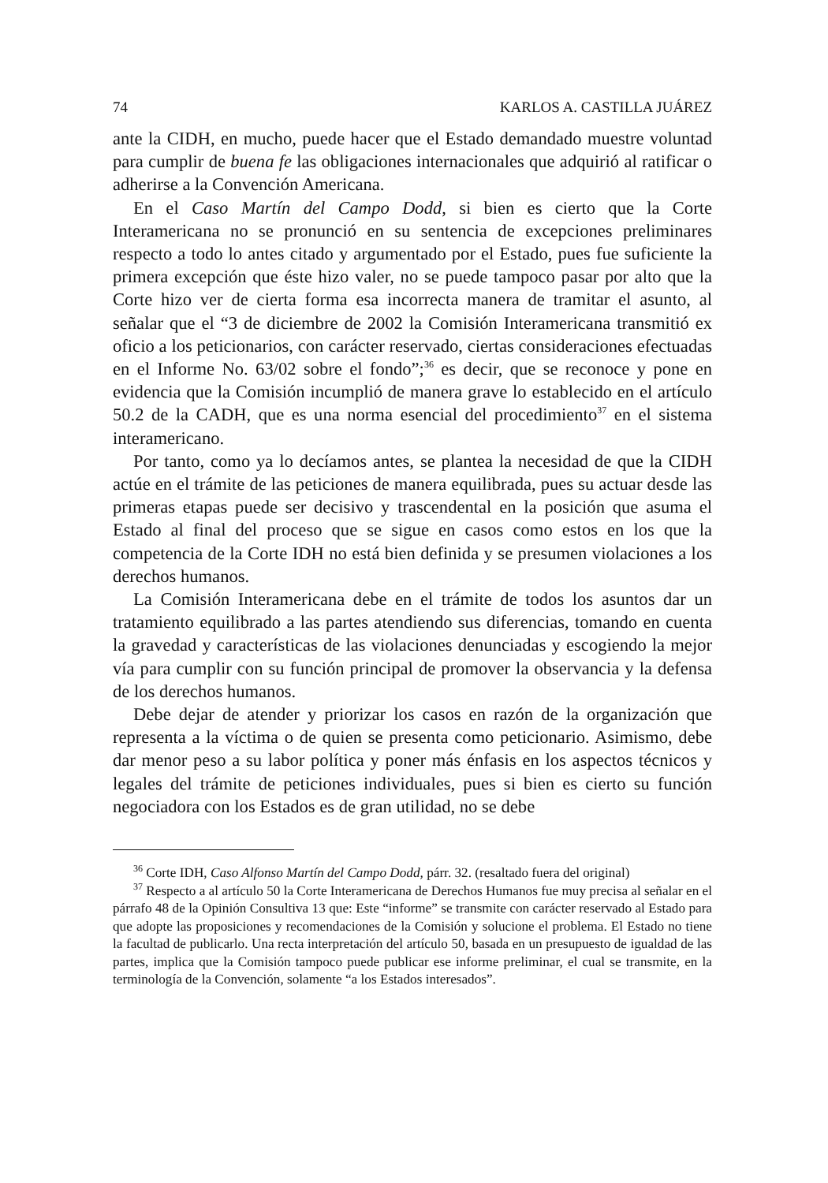74 KARLOS A. CASTILLA JUÁREZ
ante la CIDH, en mucho, puede hacer que el Estado demandado muestre voluntad para cumplir de buena fe las obligaciones internacionales que adquirió al ratificar o adherirse a la Convención Americana.
En el Caso Martín del Campo Dodd, si bien es cierto que la Corte Interamericana no se pronunció en su sentencia de excepciones preliminares respecto a todo lo antes citado y argumentado por el Estado, pues fue suficiente la primera excepción que éste hizo valer, no se puede tampoco pasar por alto que la Corte hizo ver de cierta forma esa incorrecta manera de tramitar el asunto, al señalar que el “3 de diciembre de 2002 la Comisión Interamericana transmitió ex oficio a los peticionarios, con carácter reservado, ciertas consideraciones efectuadas en el Informe No. 63/02 sobre el fondo”;<sup>36</sup> es decir, que se reconoce y pone en evidencia que la Comisión incumplió de manera grave lo establecido en el artículo 50.2 de la CADH, que es una norma esencial del procedimiento<sup>37</sup> en el sistema interamericano.
Por tanto, como ya lo decíamos antes, se plantea la necesidad de que la CIDH actúe en el trámite de las peticiones de manera equilibrada, pues su actuar desde las primeras etapas puede ser decisivo y trascendental en la posición que asuma el Estado al final del proceso que se sigue en casos como estos en los que la competencia de la Corte IDH no está bien definida y se presumen violaciones a los derechos humanos.
La Comisión Interamericana debe en el trámite de todos los asuntos dar un tratamiento equilibrado a las partes atendiendo sus diferencias, tomando en cuenta la gravedad y características de las violaciones denunciadas y escogiendo la mejor vía para cumplir con su función principal de promover la observancia y la defensa de los derechos humanos.
Debe dejar de atender y priorizar los casos en razón de la organización que representa a la víctima o de quien se presenta como peticionario. Asimismo, debe dar menor peso a su labor política y poner más énfasis en los aspectos técnicos y legales del trámite de peticiones individuales, pues si bien es cierto su función negociadora con los Estados es de gran utilidad, no se debe
<sup>36</sup> Corte IDH, Caso Alfonso Martín del Campo Dodd, párr. 32. (resaltado fuera del original)
<sup>37</sup> Respecto a al artículo 50 la Corte Interamericana de Derechos Humanos fue muy precisa al señalar en el párrafo 48 de la Opinión Consultiva 13 que: Este “informe” se transmite con carácter reservado al Estado para que adopte las proposiciones y recomendaciones de la Comisión y solucione el problema. El Estado no tiene la facultad de publicarlo. Una recta interpretación del artículo 50, basada en un presupuesto de igualdad de las partes, implica que la Comisión tampoco puede publicar ese informe preliminar, el cual se transmite, en la terminología de la Convención, solamente “a los Estados interesados”.